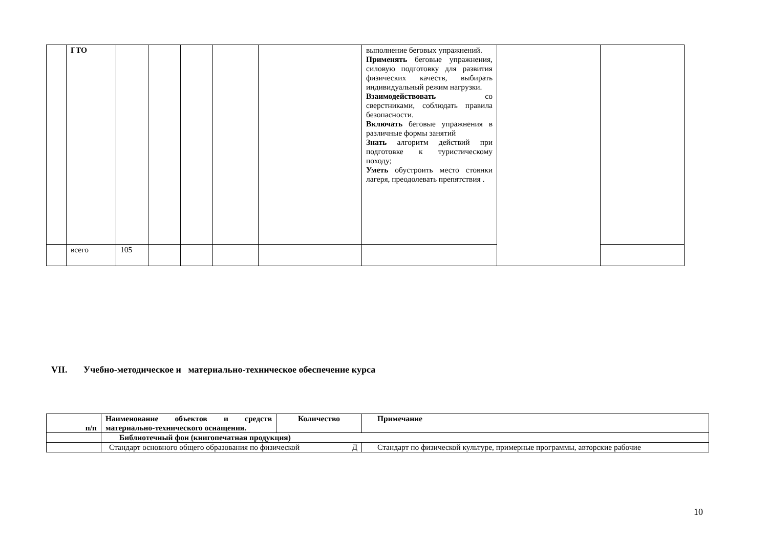| | ГТО | | | | | | выполнение беговых упражнений. Применять беговые упражнения, силовую подготовку для развития физических качеств, выбирать индивидуальный режим нагрузки. Взаимодействовать со сверстниками, соблюдать правила безопасности. Включать беговые упражнения в различные формы занятий Знать алгоритм действий при подготовке к туристическому походу; Уметь обустроить место стоянки лагеря, преодолевать препятствия . | | |
| | всего | 105 | | | | | | | |
VII. Учебно-методическое и материально-техническое обеспечение курса
| п/п | Наименование объектов и средств материально-технического оснащения. | Количество | Примечание |
| --- | --- | --- | --- |
| | Библиотечный фон (книгопечатная продукция) | | |
| | Стандарт основного общего образования по физической Д | | Стандарт по физической культуре, примерные программы, авторские рабочие |
10